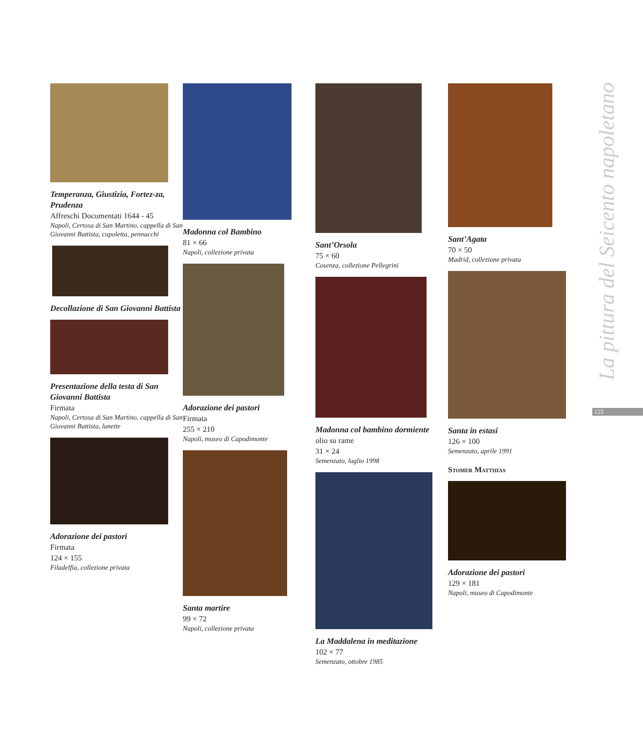Temperanza, Giustizia, Fortez-za, Prudenza
Affreschi Documentati 1644 - 45
Napoli, Certosa di San Martino, cappella di San Giovanni Battista, cupoletta, pennacchi
Decollazione di San Giovanni Battista
Presentazione della testa di San Giovanni Battista
Firmata
Napoli, Certosa di San Martino, cappella di San Giovanni Battista, lunette
Adorazione dei pastori
Firmata
124 × 155
Filadelfia, collezione privata
Madonna col Bambino
81 × 66
Napoli, collezione privata
Adorazione dei pastori
Firmata
255 × 210
Napoli, museo di Capodimonte
Santa martire
99 × 72
Napoli, collezione privata
Sant’Orsola
75 × 60
Cosenza, collezione Pellegrini
Madonna col bambino dormiente
olio su rame
31 × 24
Semenzato, luglio 1998
La Maddalena in meditazione
102 × 77
Semenzato, ottobre 1985
Sant’Agata
70 × 50
Madrid, collezione privata
Santa in estasi
126 × 100
Semenzato, aprile 1991
Stomer Matthias
Adorazione dei pastori
129 × 181
Napoli, museo di Capodimonte
La pittura del Seicento napoletano
125